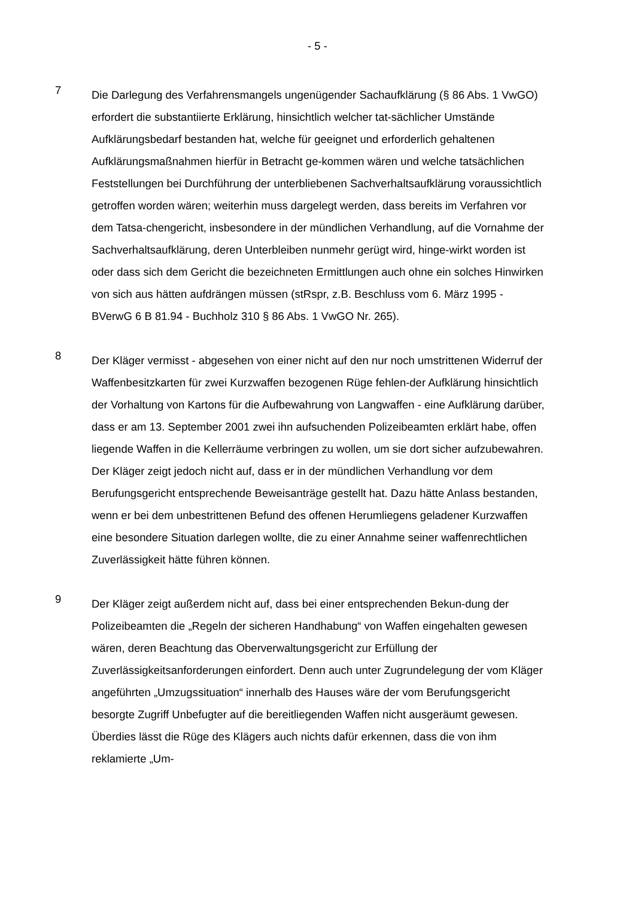- 5 -
7
Die Darlegung des Verfahrensmangels ungenügender Sachaufklärung (§ 86 Abs. 1 VwGO) erfordert die substantiierte Erklärung, hinsichtlich welcher tat-sächlicher Umstände Aufklärungsbedarf bestanden hat, welche für geeignet und erforderlich gehaltenen Aufklärungsmaßnahmen hierfür in Betracht ge-kommen wären und welche tatsächlichen Feststellungen bei Durchführung der unterbliebenen Sachverhaltsaufklärung voraussichtlich getroffen worden wären; weiterhin muss dargelegt werden, dass bereits im Verfahren vor dem Tatsa-chengericht, insbesondere in der mündlichen Verhandlung, auf die Vornahme der Sachverhaltsaufklärung, deren Unterbleiben nunmehr gerügt wird, hinge-wirkt worden ist oder dass sich dem Gericht die bezeichneten Ermittlungen auch ohne ein solches Hinwirken von sich aus hätten aufdrängen müssen (stRspr, z.B. Beschluss vom 6. März 1995 - BVerwG 6 B 81.94 - Buchholz 310 § 86 Abs. 1 VwGO Nr. 265).
8
Der Kläger vermisst - abgesehen von einer nicht auf den nur noch umstrittenen Widerruf der Waffenbesitzkarten für zwei Kurzwaffen bezogenen Rüge fehlen-der Aufklärung hinsichtlich der Vorhaltung von Kartons für die Aufbewahrung von Langwaffen - eine Aufklärung darüber, dass er am 13. September 2001 zwei ihn aufsuchenden Polizeibeamten erklärt habe, offen liegende Waffen in die Kellerräume verbringen zu wollen, um sie dort sicher aufzubewahren. Der Kläger zeigt jedoch nicht auf, dass er in der mündlichen Verhandlung vor dem Berufungsgericht entsprechende Beweisanträge gestellt hat. Dazu hätte Anlass bestanden, wenn er bei dem unbestrittenen Befund des offenen Herumliegens geladener Kurzwaffen eine besondere Situation darlegen wollte, die zu einer Annahme seiner waffenrechtlichen Zuverlässigkeit hätte führen können.
9
Der Kläger zeigt außerdem nicht auf, dass bei einer entsprechenden Bekun-dung der Polizeibeamten die „Regeln der sicheren Handhabung“ von Waffen eingehalten gewesen wären, deren Beachtung das Oberverwaltungsgericht zur Erfüllung der Zuverlässigkeitsanforderungen einfordert. Denn auch unter Zugrundelegung der vom Kläger angeführten „Umzugssituation“ innerhalb des Hauses wäre der vom Berufungsgericht besorgte Zugriff Unbefugter auf die bereitliegenden Waffen nicht ausgeräumt gewesen. Überdies lässt die Rüge des Klägers auch nichts dafür erkennen, dass die von ihm reklamierte „Um-